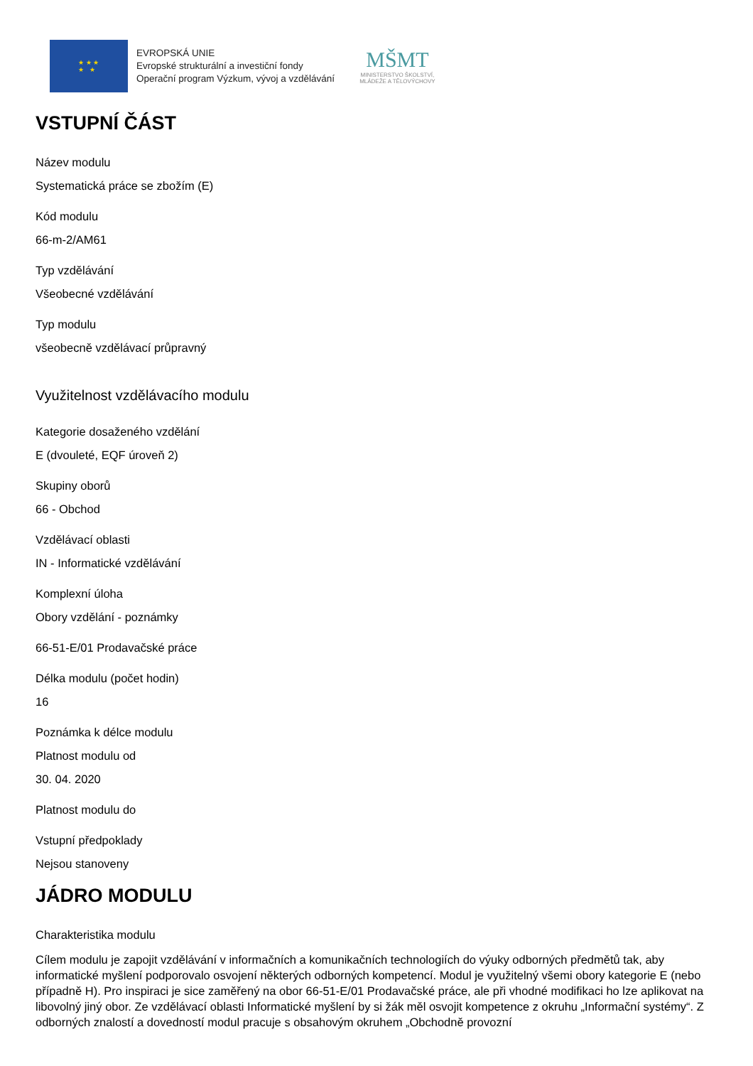★ ★ ★
★ ★
EVROPSKÁ UNIE
Evropské strukturální a investiční fondy
Operační program Výzkum, vývoj a vzdělávání
MŠMT
MINISTERSTVO ŠKOLSTVÍ,
MLÁDEŽE A TĚLOVÝCHOVY
VSTUPNÍ ČÁST
Název modulu
Systematická práce se zbožím (E)
Kód modulu
66-m-2/AM61
Typ vzdělávání
Všeobecné vzdělávání
Typ modulu
všeobecně vzdělávací průpravný
Využitelnost vzdělávacího modulu
Kategorie dosaženého vzdělání
E (dvouleté, EQF úroveň 2)
Skupiny oborů
66 - Obchod
Vzdělávací oblasti
IN - Informatické vzdělávání
Komplexní úloha
Obory vzdělání - poznámky
66-51-E/01 Prodavačské práce
Délka modulu (počet hodin)
16
Poznámka k délce modulu
Platnost modulu od
30. 04. 2020
Platnost modulu do
Vstupní předpoklady
Nejsou stanoveny
JÁDRO MODULU
Charakteristika modulu
Cílem modulu je zapojit vzdělávání v informačních a komunikačních technologiích do výuky odborných předmětů tak, aby informatické myšlení podporovalo osvojení některých odborných kompetencí. Modul je využitelný všemi obory kategorie E (nebo případně H). Pro inspiraci je sice zaměřený na obor 66-51-E/01 Prodavačské práce, ale při vhodné modifikaci ho lze aplikovat na libovolný jiný obor. Ze vzdělávací oblasti Informatické myšlení by si žák měl osvojit kompetence z okruhu „Informační systémy“. Z odborných znalostí a dovedností modul pracuje s obsahovým okruhem „Obchodně provozní